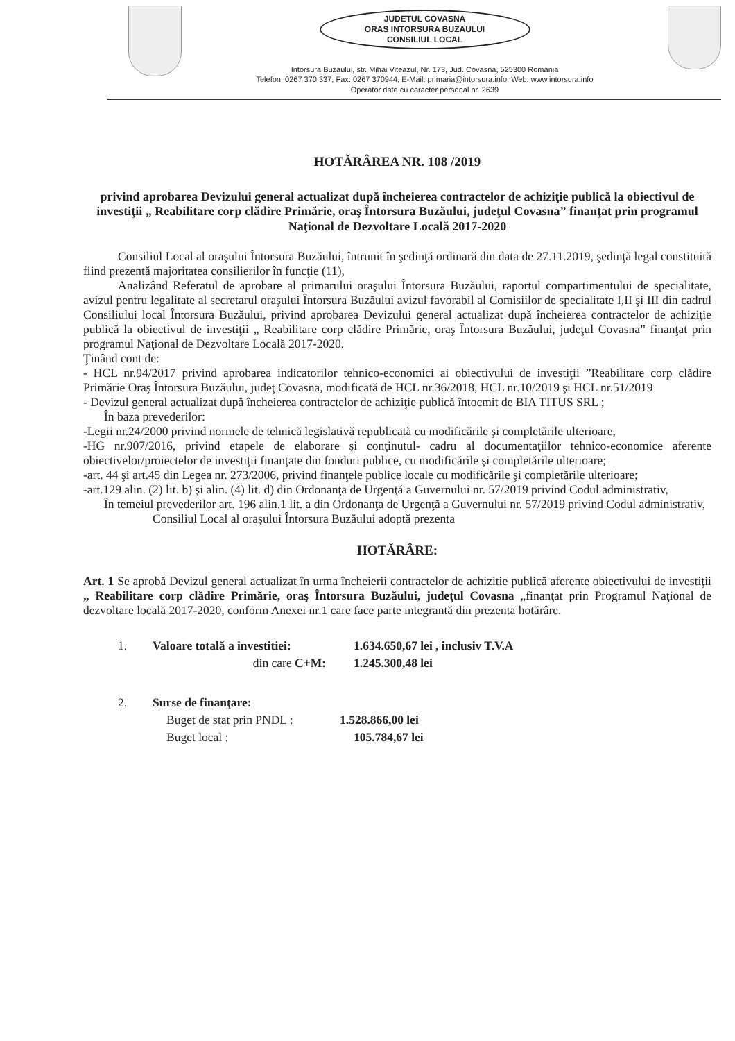JUDETUL COVASNA
ORAS INTORSURA BUZAULUI
CONSILIUL LOCAL
Intorsura Buzaului, str. Mihai Viteazul, Nr. 173, Jud. Covasna, 525300 Romania
Telefon: 0267 370 337, Fax: 0267 370944, E-Mail: primaria@intorsura.info, Web: www.intorsura.info
Operator date cu caracter personal nr. 2639
HOTĂRÂREA NR. 108 /2019
privind aprobarea Devizului general actualizat după încheierea contractelor de achiziţie publică la obiectivul de investiţii „ Reabilitare corp clădire Primărie, oraş Întorsura Buzăului, judeţul Covasna” finanţat prin programul Naţional de Dezvoltare Locală 2017-2020
Consiliul Local al oraşului Întorsura Buzăului, întrunit în şedinţă ordinară din data de 27.11.2019, şedinţă legal constituită fiind prezentă majoritatea consilierilor în funcţie (11),
Analizând Referatul de aprobare al primarului oraşului Întorsura Buzăului, raportul compartimentului de specialitate, avizul pentru legalitate al secretarul oraşului Întorsura Buzăului avizul favorabil al Comisiilor de specialitate I,II şi III din cadrul Consiliului local Întorsura Buzăului, privind aprobarea Devizului general actualizat după încheierea contractelor de achiziţie publică la obiectivul de investiţii „ Reabilitare corp clădire Primărie, oraş Întorsura Buzăului, judeţul Covasna” finanţat prin programul Naţional de Dezvoltare Locală 2017-2020.
Ţinând cont de:
- HCL nr.94/2017 privind aprobarea indicatorilor tehnico-economici ai obiectivului de investiţii ”Reabilitare corp clădire Primărie Oraş Întorsura Buzăului, judeţ Covasna, modificată de HCL nr.36/2018, HCL nr.10/2019 şi HCL nr.51/2019
- Devizul general actualizat după încheierea contractelor de achiziţie publică întocmit de BIA TITUS SRL ;
În baza prevederilor:
-Legii nr.24/2000 privind normele de tehnică legislativă republicată cu modificările şi completările ulterioare,
-HG nr.907/2016, privind etapele de elaborare şi conţinutul- cadru al documentaţiilor tehnico-economice aferente obiectivelor/proiectelor de investiţii finanţate din fonduri publice, cu modificările şi completările ulterioare;
-art. 44 şi art.45 din Legea nr. 273/2006, privind finanţele publice locale cu modificările şi completările ulterioare;
-art.129 alin. (2) lit. b) şi alin. (4) lit. d) din Ordonanţa de Urgenţă a Guvernului nr. 57/2019 privind Codul administrativ,
În temeiul prevederilor art. 196 alin.1 lit. a din Ordonanţa de Urgenţă a Guvernului nr. 57/2019 privind Codul administrativ,
Consiliul Local al oraşului Întorsura Buzăului adoptă prezenta
HOTĂRÂRE:
Art. 1 Se aprobă Devizul general actualizat în urma încheierii contractelor de achizitie publică aferente obiectivului de investiţii „ Reabilitare corp clădire Primărie, oraş Întorsura Buzăului, judeţul Covasna „finanţat prin Programul Naţional de dezvoltare locală 2017-2020, conform Anexei nr.1 care face parte integrantă din prezenta hotărâre.
1. Valoare totală a investitiei: 1.634.650,67 lei , inclusiv T.V.A
din care C+M: 1.245.300,48 lei
2. Surse de finanţare:
Buget de stat prin PNDL : 1.528.866,00 lei
Buget local : 105.784,67 lei